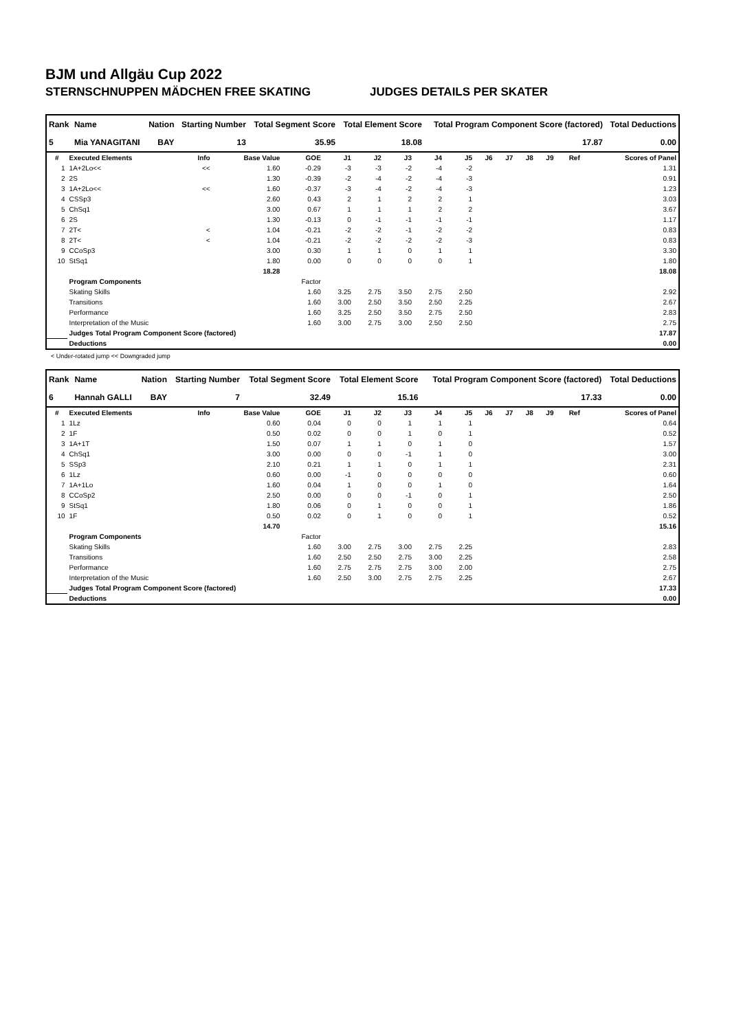BJM und Allgäu Cup 2022
STERNSCHNUPPEN MÄDCHEN FREE SKATING JUDGES DETAILS PER SKATER
| Rank | Name | Nation | Starting Number | Total Segment Score | Total Element Score | Total Program Component Score (factored) | Total Deductions |
| --- | --- | --- | --- | --- | --- | --- | --- |
| 5 | Mia YANAGITANI | BAY | 13 | 35.95 | 18.08 | 17.87 | 0.00 |
| # | Executed Elements | Info | Base Value | GOE | J1 | J2 | J3 | J4 | J5 | J6 | J7 | J8 | J9 | Ref | Scores of Panel |
| --- | --- | --- | --- | --- | --- | --- | --- | --- | --- | --- | --- | --- | --- | --- | --- |
| 1 | 1A+2Lo<< | << | 1.60 | -0.29 | -3 | -3 | -2 | -4 | -2 | | | | | | 1.31 |
| 2 | 2S | | 1.30 | -0.39 | -2 | -4 | -2 | -4 | -3 | | | | | | 0.91 |
| 3 | 1A+2Lo<< | << | 1.60 | -0.37 | -3 | -4 | -2 | -4 | -3 | | | | | | 1.23 |
| 4 | CSSp3 | | 2.60 | 0.43 | 2 | 1 | 2 | 2 | 1 | | | | | | 3.03 |
| 5 | ChSq1 | | 3.00 | 0.67 | 1 | 1 | 1 | 2 | 2 | | | | | | 3.67 |
| 6 | 2S | | 1.30 | -0.13 | 0 | -1 | -1 | -1 | -1 | | | | | | 1.17 |
| 7 | 2T< | < | 1.04 | -0.21 | -2 | -2 | -1 | -2 | -2 | | | | | | 0.83 |
| 8 | 2T< | < | 1.04 | -0.21 | -2 | -2 | -2 | -2 | -3 | | | | | | 0.83 |
| 9 | CCoSp3 | | 3.00 | 0.30 | 1 | 1 | 0 | 1 | 1 | | | | | | 3.30 |
| 10 | StSq1 | | 1.80 | 0.00 | 0 | 0 | 0 | 0 | 1 | | | | | | 1.80 |
| | | | 18.28 | | | | | | | | | | | | 18.08 |
| | Program Components | | | Factor | | | | | | | | | | | |
| | Skating Skills | | | 1.60 | 3.25 | 2.75 | 3.50 | 2.75 | 2.50 | | | | | | 2.92 |
| | Transitions | | | 1.60 | 3.00 | 2.50 | 3.50 | 2.50 | 2.25 | | | | | | 2.67 |
| | Performance | | | 1.60 | 3.25 | 2.50 | 3.50 | 2.75 | 2.50 | | | | | | 2.83 |
| | Interpretation of the Music | | | 1.60 | 3.00 | 2.75 | 3.00 | 2.50 | 2.50 | | | | | | 2.75 |
| | Judges Total Program Component Score (factored) | | | | | | | | | | | | | | 17.87 |
| | Deductions | | | | | | | | | | | | | | 0.00 |
< Under-rotated jump << Downgraded jump
| Rank | Name | Nation | Starting Number | Total Segment Score | Total Element Score | Total Program Component Score (factored) | Total Deductions |
| --- | --- | --- | --- | --- | --- | --- | --- |
| 6 | Hannah GALLI | BAY | 7 | 32.49 | 15.16 | 17.33 | 0.00 |
| # | Executed Elements | Info | Base Value | GOE | J1 | J2 | J3 | J4 | J5 | J6 | J7 | J8 | J9 | Ref | Scores of Panel |
| --- | --- | --- | --- | --- | --- | --- | --- | --- | --- | --- | --- | --- | --- | --- | --- |
| 1 | 1Lz | | 0.60 | 0.04 | 0 | 0 | 1 | 1 | 1 | | | | | | 0.64 |
| 2 | 1F | | 0.50 | 0.02 | 0 | 0 | 1 | 0 | 1 | | | | | | 0.52 |
| 3 | 1A+1T | | 1.50 | 0.07 | 1 | 1 | 0 | 1 | 0 | | | | | | 1.57 |
| 4 | ChSq1 | | 3.00 | 0.00 | 0 | 0 | -1 | 1 | 0 | | | | | | 3.00 |
| 5 | SSp3 | | 2.10 | 0.21 | 1 | 1 | 0 | 1 | 1 | | | | | | 2.31 |
| 6 | 1Lz | | 0.60 | 0.00 | -1 | 0 | 0 | 0 | 0 | | | | | | 0.60 |
| 7 | 1A+1Lo | | 1.60 | 0.04 | 1 | 0 | 0 | 1 | 0 | | | | | | 1.64 |
| 8 | CCoSp2 | | 2.50 | 0.00 | 0 | 0 | -1 | 0 | 1 | | | | | | 2.50 |
| 9 | StSq1 | | 1.80 | 0.06 | 0 | 1 | 0 | 0 | 1 | | | | | | 1.86 |
| 10 | 1F | | 0.50 | 0.02 | 0 | 1 | 0 | 0 | 1 | | | | | | 0.52 |
| | | | 14.70 | | | | | | | | | | | | 15.16 |
| | Program Components | | | Factor | | | | | | | | | | | |
| | Skating Skills | | | 1.60 | 3.00 | 2.75 | 3.00 | 2.75 | 2.25 | | | | | | 2.83 |
| | Transitions | | | 1.60 | 2.50 | 2.50 | 2.75 | 3.00 | 2.25 | | | | | | 2.58 |
| | Performance | | | 1.60 | 2.75 | 2.75 | 2.75 | 3.00 | 2.00 | | | | | | 2.75 |
| | Interpretation of the Music | | | 1.60 | 2.50 | 3.00 | 2.75 | 2.75 | 2.25 | | | | | | 2.67 |
| | Judges Total Program Component Score (factored) | | | | | | | | | | | | | | 17.33 |
| | Deductions | | | | | | | | | | | | | | 0.00 |